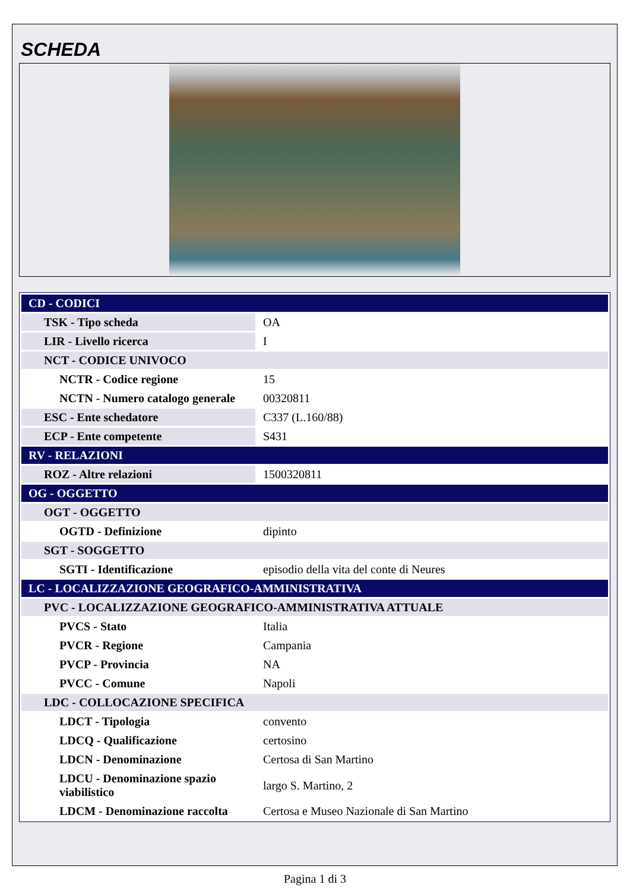SCHEDA
| CD - CODICI | |
| TSK - Tipo scheda | OA |
| LIR - Livello ricerca | I |
| NCT - CODICE UNIVOCO | |
| NCTR - Codice regione | 15 |
| NCTN - Numero catalogo generale | 00320811 |
| ESC - Ente schedatore | C337 (L.160/88) |
| ECP - Ente competente | S431 |
| RV - RELAZIONI | |
| ROZ - Altre relazioni | 1500320811 |
| OG - OGGETTO | |
| OGT - OGGETTO | |
| OGTD - Definizione | dipinto |
| SGT - SOGGETTO | |
| SGTI - Identificazione | episodio della vita del conte di Neures |
| LC - LOCALIZZAZIONE GEOGRAFICO-AMMINISTRATIVA | |
| PVC - LOCALIZZAZIONE GEOGRAFICO-AMMINISTRATIVA ATTUALE | |
| PVCS - Stato | Italia |
| PVCR - Regione | Campania |
| PVCP - Provincia | NA |
| PVCC - Comune | Napoli |
| LDC - COLLOCAZIONE SPECIFICA | |
| LDCT - Tipologia | convento |
| LDCQ - Qualificazione | certosino |
| LDCN - Denominazione | Certosa di San Martino |
| LDCU - Denominazione spazio viabilistico | largo S. Martino, 2 |
| LDCM - Denominazione raccolta | Certosa e Museo Nazionale di San Martino |
Pagina 1 di 3